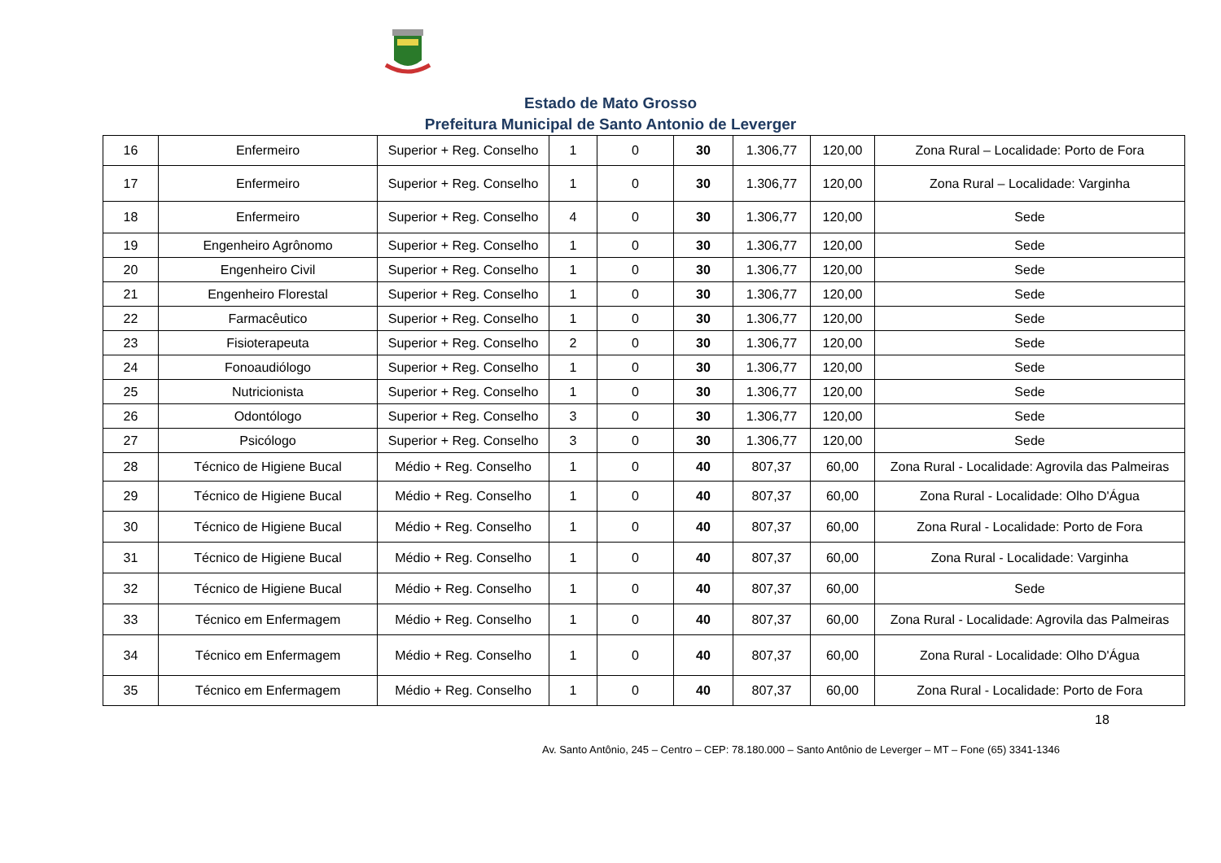Estado de Mato Grosso
Prefeitura Municipal de Santo Antonio de Leverger
| 16 | Enfermeiro | Superior + Reg. Conselho | 1 | 0 | 30 | 1.306,77 | 120,00 | Zona Rural – Localidade: Porto de Fora |
| 17 | Enfermeiro | Superior + Reg. Conselho | 1 | 0 | 30 | 1.306,77 | 120,00 | Zona Rural – Localidade: Varginha |
| 18 | Enfermeiro | Superior + Reg. Conselho | 4 | 0 | 30 | 1.306,77 | 120,00 | Sede |
| 19 | Engenheiro Agrônomo | Superior + Reg. Conselho | 1 | 0 | 30 | 1.306,77 | 120,00 | Sede |
| 20 | Engenheiro Civil | Superior + Reg. Conselho | 1 | 0 | 30 | 1.306,77 | 120,00 | Sede |
| 21 | Engenheiro Florestal | Superior + Reg. Conselho | 1 | 0 | 30 | 1.306,77 | 120,00 | Sede |
| 22 | Farmacêutico | Superior + Reg. Conselho | 1 | 0 | 30 | 1.306,77 | 120,00 | Sede |
| 23 | Fisioterapeuta | Superior + Reg. Conselho | 2 | 0 | 30 | 1.306,77 | 120,00 | Sede |
| 24 | Fonoaudiólogo | Superior + Reg. Conselho | 1 | 0 | 30 | 1.306,77 | 120,00 | Sede |
| 25 | Nutricionista | Superior + Reg. Conselho | 1 | 0 | 30 | 1.306,77 | 120,00 | Sede |
| 26 | Odontólogo | Superior + Reg. Conselho | 3 | 0 | 30 | 1.306,77 | 120,00 | Sede |
| 27 | Psicólogo | Superior + Reg. Conselho | 3 | 0 | 30 | 1.306,77 | 120,00 | Sede |
| 28 | Técnico de Higiene Bucal | Médio + Reg. Conselho | 1 | 0 | 40 | 807,37 | 60,00 | Zona Rural - Localidade: Agrovila das Palmeiras |
| 29 | Técnico de Higiene Bucal | Médio + Reg. Conselho | 1 | 0 | 40 | 807,37 | 60,00 | Zona Rural - Localidade: Olho D'Água |
| 30 | Técnico de Higiene Bucal | Médio + Reg. Conselho | 1 | 0 | 40 | 807,37 | 60,00 | Zona Rural - Localidade: Porto de Fora |
| 31 | Técnico de Higiene Bucal | Médio + Reg. Conselho | 1 | 0 | 40 | 807,37 | 60,00 | Zona Rural - Localidade: Varginha |
| 32 | Técnico de Higiene Bucal | Médio + Reg. Conselho | 1 | 0 | 40 | 807,37 | 60,00 | Sede |
| 33 | Técnico em Enfermagem | Médio + Reg. Conselho | 1 | 0 | 40 | 807,37 | 60,00 | Zona Rural - Localidade: Agrovila das Palmeiras |
| 34 | Técnico em Enfermagem | Médio + Reg. Conselho | 1 | 0 | 40 | 807,37 | 60,00 | Zona Rural - Localidade: Olho D'Água |
| 35 | Técnico em Enfermagem | Médio + Reg. Conselho | 1 | 0 | 40 | 807,37 | 60,00 | Zona Rural - Localidade: Porto de Fora |
18
Av. Santo Antônio, 245 – Centro – CEP: 78.180.000 – Santo Antônio de Leverger – MT – Fone (65) 3341-1346